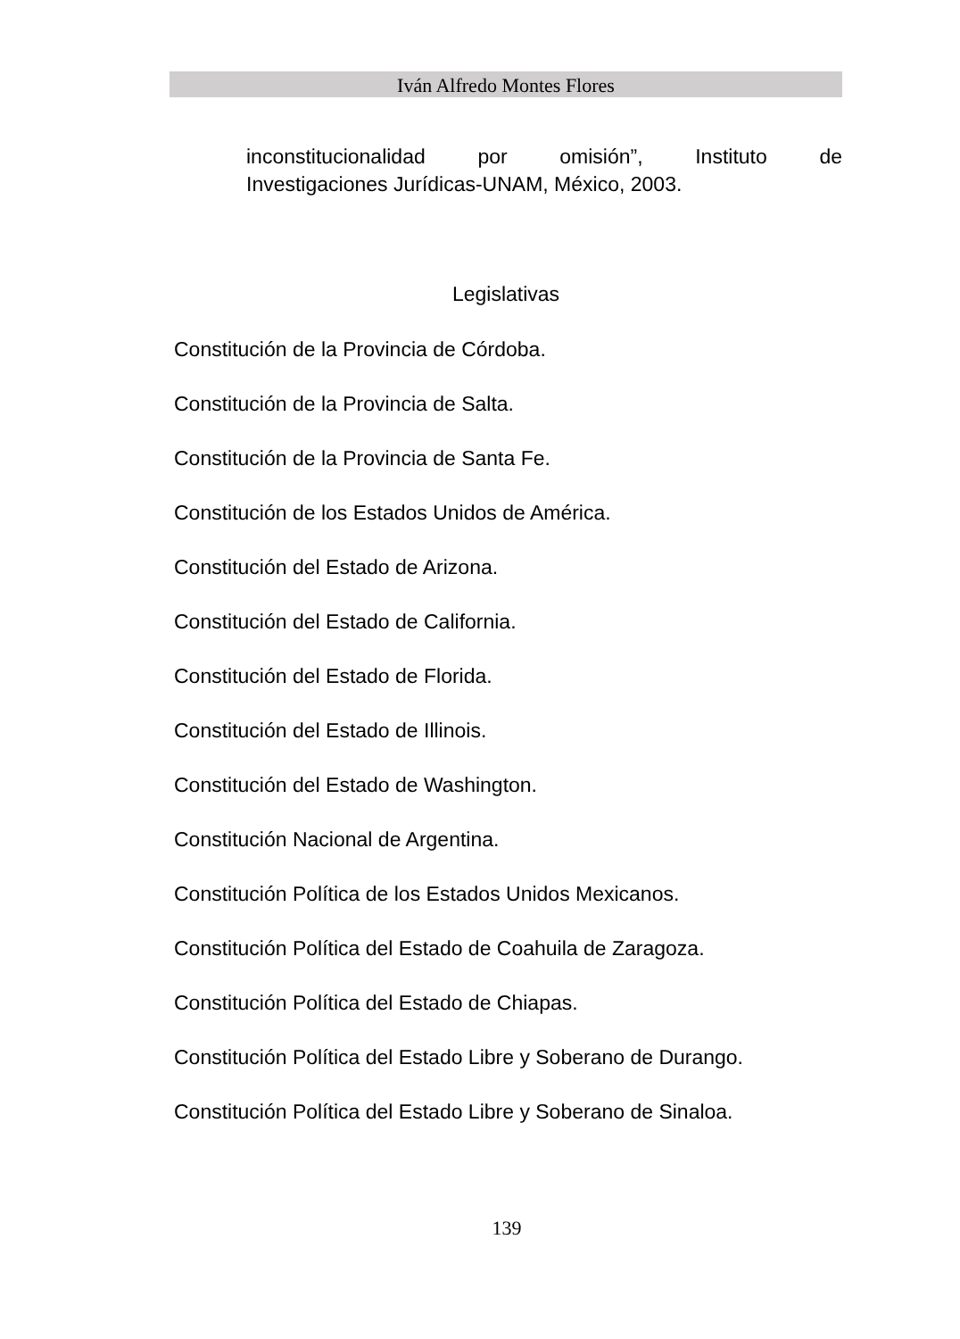Iván Alfredo Montes Flores
inconstitucionalidad por omisión”, Instituto de
Investigaciones Jurídicas-UNAM, México, 2003.
Legislativas
Constitución de la Provincia de Córdoba.
Constitución de la Provincia de Salta.
Constitución de la Provincia de Santa Fe.
Constitución de los Estados Unidos de América.
Constitución del Estado de Arizona.
Constitución del Estado de California.
Constitución del Estado de Florida.
Constitución del Estado de Illinois.
Constitución del Estado de Washington.
Constitución Nacional de Argentina.
Constitución Política de los Estados Unidos Mexicanos.
Constitución Política del Estado de Coahuila de Zaragoza.
Constitución Política del Estado de Chiapas.
Constitución Política del Estado Libre y Soberano de Durango.
Constitución Política del Estado Libre y Soberano de Sinaloa.
139